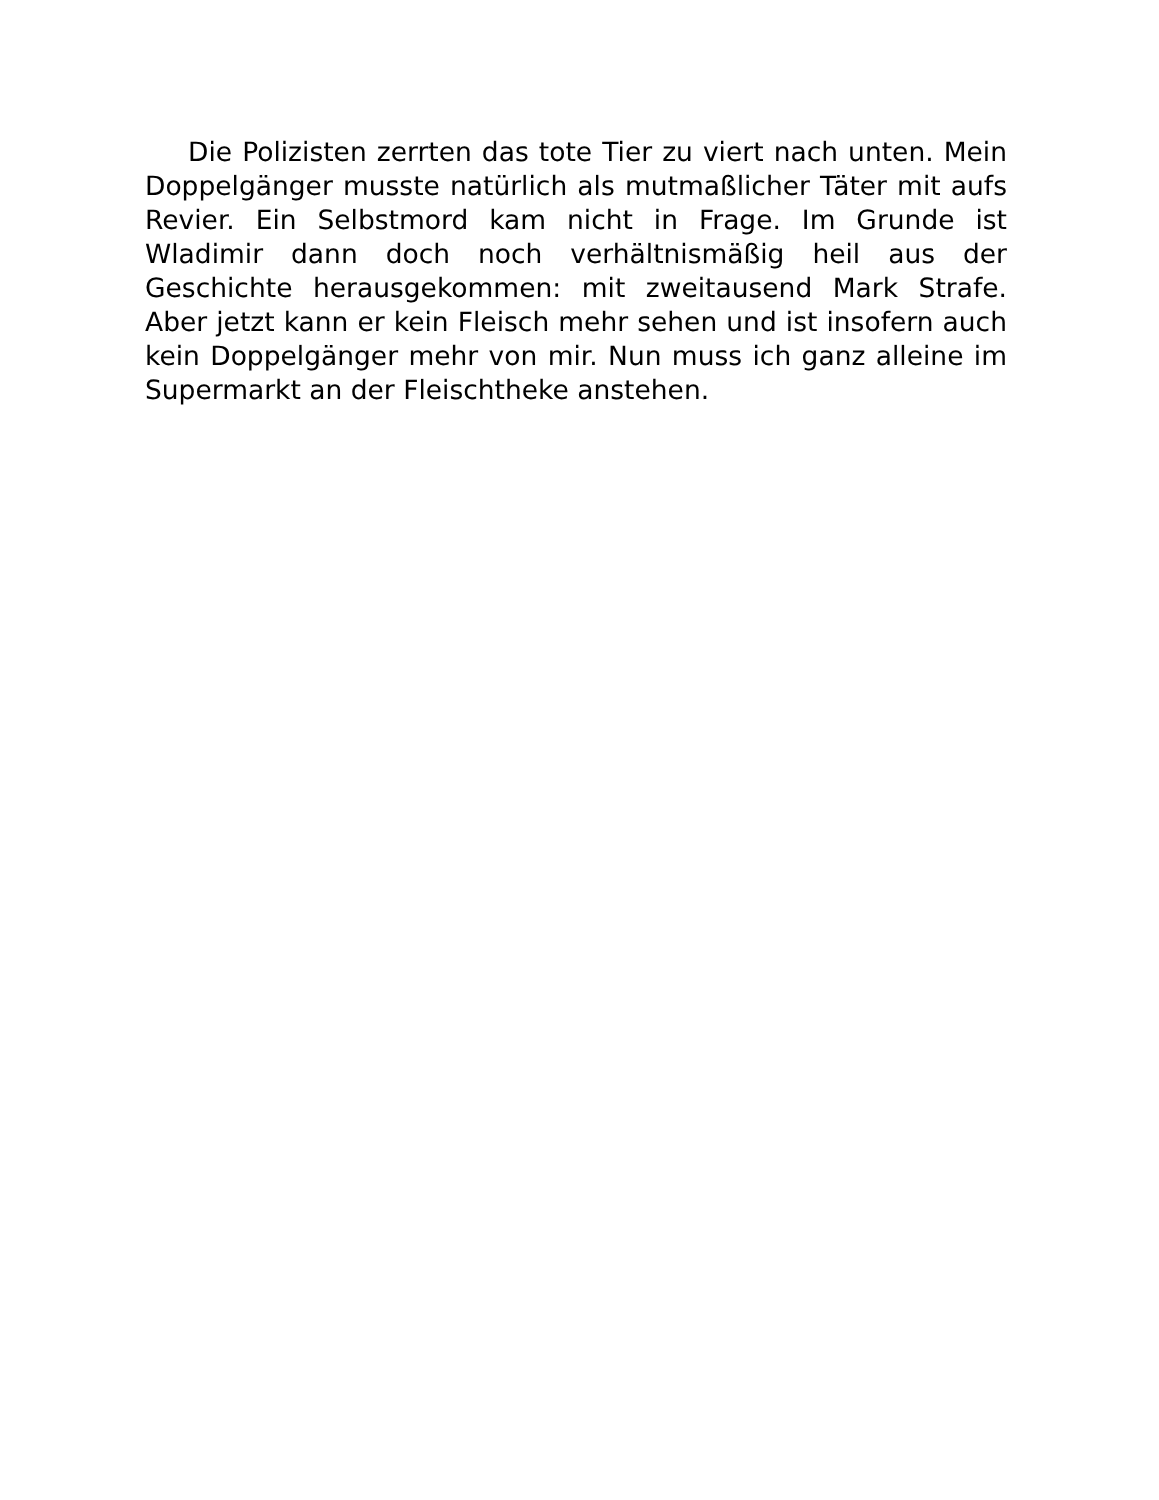Die Polizisten zerrten das tote Tier zu viert nach unten. Mein Doppelgänger musste natürlich als mutmaßlicher Täter mit aufs Revier. Ein Selbstmord kam nicht in Frage. Im Grunde ist Wladimir dann doch noch verhältnismäßig heil aus der Geschichte herausgekommen: mit zweitausend Mark Strafe. Aber jetzt kann er kein Fleisch mehr sehen und ist insofern auch kein Doppelgänger mehr von mir. Nun muss ich ganz alleine im Supermarkt an der Fleischtheke anstehen.